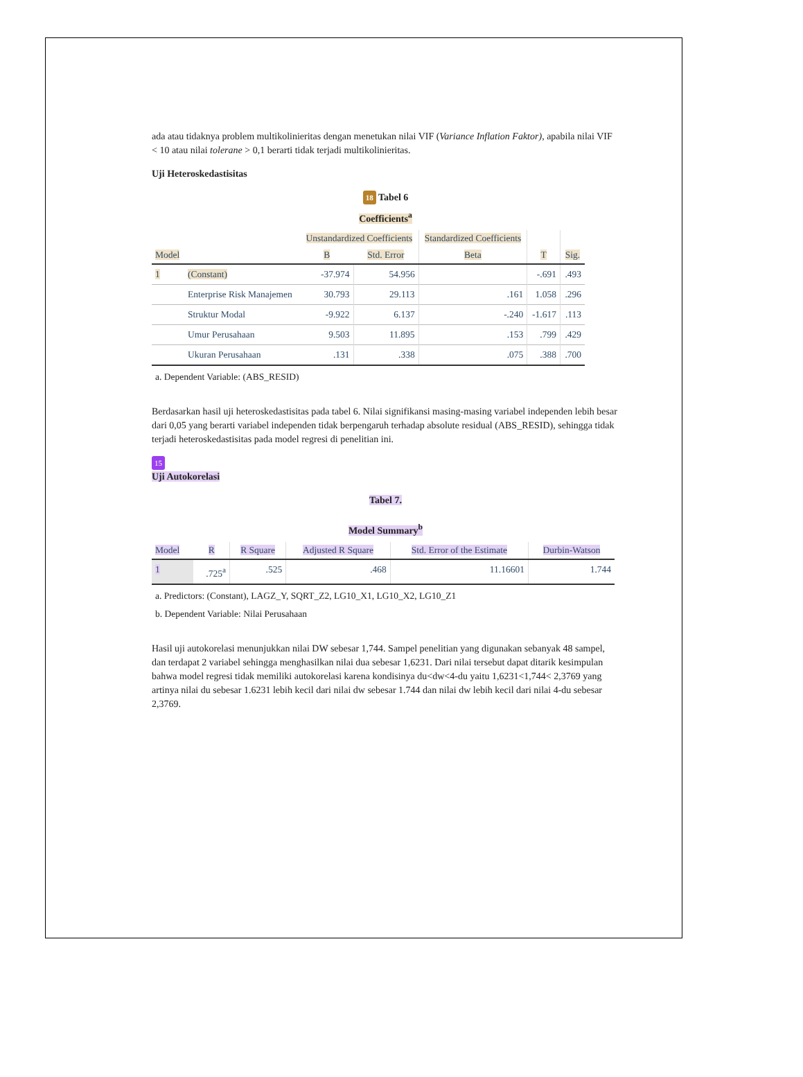ada atau tidaknya problem multikolinieritas dengan menetukan nilai VIF (Variance Inflation Faktor), apabila nilai VIF < 10 atau nilai tolerane > 0,1 berarti tidak terjadi multikolinieritas.
Uji Heteroskedastisitas
18 Tabel 6
Coefficients<sup>a</sup>
| | | Unstandardized Coefficients | | Standardized Coefficients | | |
| --- | --- | --- | --- | --- | --- | --- |
| Model | | B | Std. Error | Beta | T | Sig. |
| 1 | (Constant) | -37.974 | 54.956 | | -.691 | .493 |
| | Enterprise Risk Manajemen | 30.793 | 29.113 | .161 | 1.058 | .296 |
| | Struktur Modal | -9.922 | 6.137 | -.240 | -1.617 | .113 |
| | Umur Perusahaan | 9.503 | 11.895 | .153 | .799 | .429 |
| | Ukuran Perusahaan | .131 | .338 | .075 | .388 | .700 |
a. Dependent Variable: (ABS_RESID)
Berdasarkan hasil uji heteroskedastisitas pada tabel 6. Nilai signifikansi masing-masing variabel independen lebih besar dari 0,05 yang berarti variabel independen tidak berpengaruh terhadap absolute residual (ABS_RESID), sehingga tidak terjadi heteroskedastisitas pada model regresi di penelitian ini.
15
Uji Autokorelasi
Tabel 7.
Model Summary<sup>b</sup>
| Model | R | R Square | Adjusted R Square | Std. Error of the Estimate | Durbin-Watson |
| --- | --- | --- | --- | --- | --- |
| 1 | .725<sup>a</sup> | .525 | .468 | 11.16601 | 1.744 |
a. Predictors: (Constant), LAGZ_Y, SQRT_Z2, LG10_X1, LG10_X2, LG10_Z1
b. Dependent Variable: Nilai Perusahaan
Hasil uji autokorelasi menunjukkan nilai DW sebesar 1,744. Sampel penelitian yang digunakan sebanyak 48 sampel, dan terdapat 2 variabel sehingga menghasilkan nilai dua sebesar 1,6231. Dari nilai tersebut dapat ditarik kesimpulan bahwa model regresi tidak memiliki autokorelasi karena kondisinya du<dw<4-du yaitu 1,6231<1,744< 2,3769 yang artinya nilai du sebesar 1.6231 lebih kecil dari nilai dw sebesar 1.744 dan nilai dw lebih kecil dari nilai 4-du sebesar 2,3769.